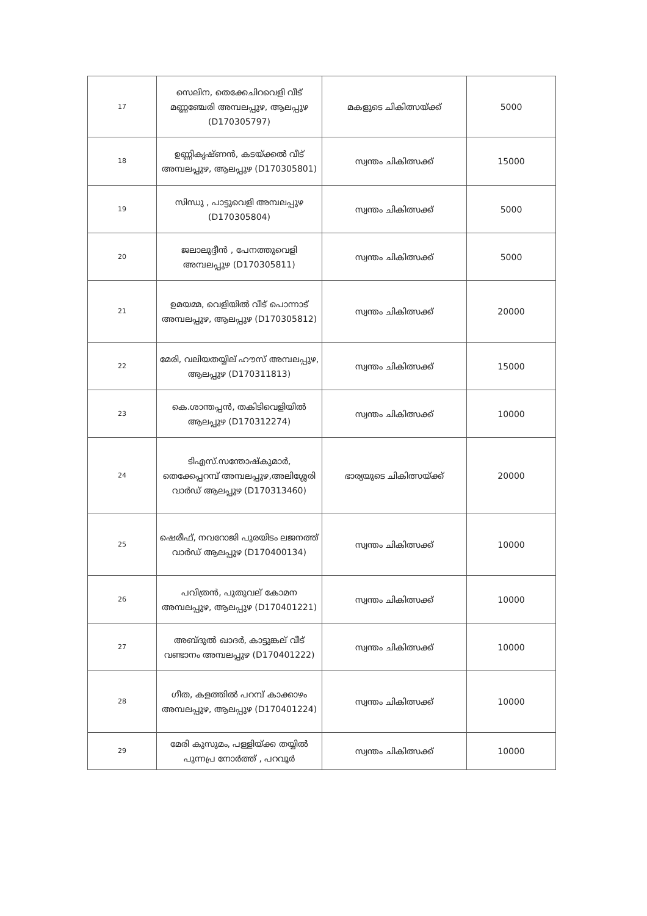| 17 | സെലിന, തെക്കേചിറവെളി വീട് മണ്ണഞ്ചേരി അമ്പലപ്പുഴ, ആലപ്പുഴ (D170305797) | മകളുടെ ചികിത്സയ്ക്ക് | 5000 |
| 18 | ഉണ്ണികൃഷ്ണൻ, കടയ്ക്കൽ വീട് അമ്പലപ്പുഴ, ആലപ്പുഴ (D170305801) | സ്വന്തം ചികിത്സക്ക് | 15000 |
| 19 | സിന്ധു , പാട്ടുവെളി അമ്പലപ്പുഴ (D170305804) | സ്വന്തം ചികിത്സക്ക് | 5000 |
| 20 | ജലാലുദ്ദീൻ , പേനത്തുവെളി അമ്പലപ്പുഴ (D170305811) | സ്വന്തം ചികിത്സക്ക് | 5000 |
| 21 | ഉമയമ്മ, വെളിയിൽ വീട് പൊന്നാട് അമ്പലപ്പുഴ, ആലപ്പുഴ (D170305812) | സ്വന്തം ചികിത്സക്ക് | 20000 |
| 22 | മേരി, വലിയതയ്യില് ഹൗസ് അമ്പലപ്പുഴ, ആലപ്പുഴ (D170311813) | സ്വന്തം ചികിത്സക്ക് | 15000 |
| 23 | കെ.ശാന്തപ്പൻ, തകിടിവെളിയിൽ ആലപ്പുഴ (D170312274) | സ്വന്തം ചികിത്സക്ക് | 10000 |
| 24 | ടിഎസ്.സന്തോഷ്കുമാർ, തെക്കേപ്പറമ്പ് അമ്പലപ്പുഴ,അലിശ്ശേരി വാർഡ് ആലപ്പുഴ (D170313460) | ഭാര്യയുടെ ചികിത്സയ്ക്ക് | 20000 |
| 25 | ഷെരീഫ്, നവറോജി പുരയിടം ലജനത്ത് വാർഡ് ആലപ്പുഴ (D170400134) | സ്വന്തം ചികിത്സക്ക് | 10000 |
| 26 | പവിത്രൻ, പുതുവല് കോമന അമ്പലപ്പുഴ, ആലപ്പുഴ (D170401221) | സ്വന്തം ചികിത്സക്ക് | 10000 |
| 27 | അബ്ദുൽ ഖാദർ, കാട്ടുങ്കല് വീട് വണ്ടാനം അമ്പലപ്പുഴ (D170401222) | സ്വന്തം ചികിത്സക്ക് | 10000 |
| 28 | ഗീത, കളത്തിൽ പറമ്പ് കാക്കാഴം അമ്പലപ്പുഴ, ആലപ്പുഴ (D170401224) | സ്വന്തം ചികിത്സക്ക് | 10000 |
| 29 | മേരി കുസുമം, പള്ളിയ്ക്ക തയ്യിൽ പുന്നപ്ര നോർത്ത് , പറവൂർ | സ്വന്തം ചികിത്സക്ക് | 10000 |